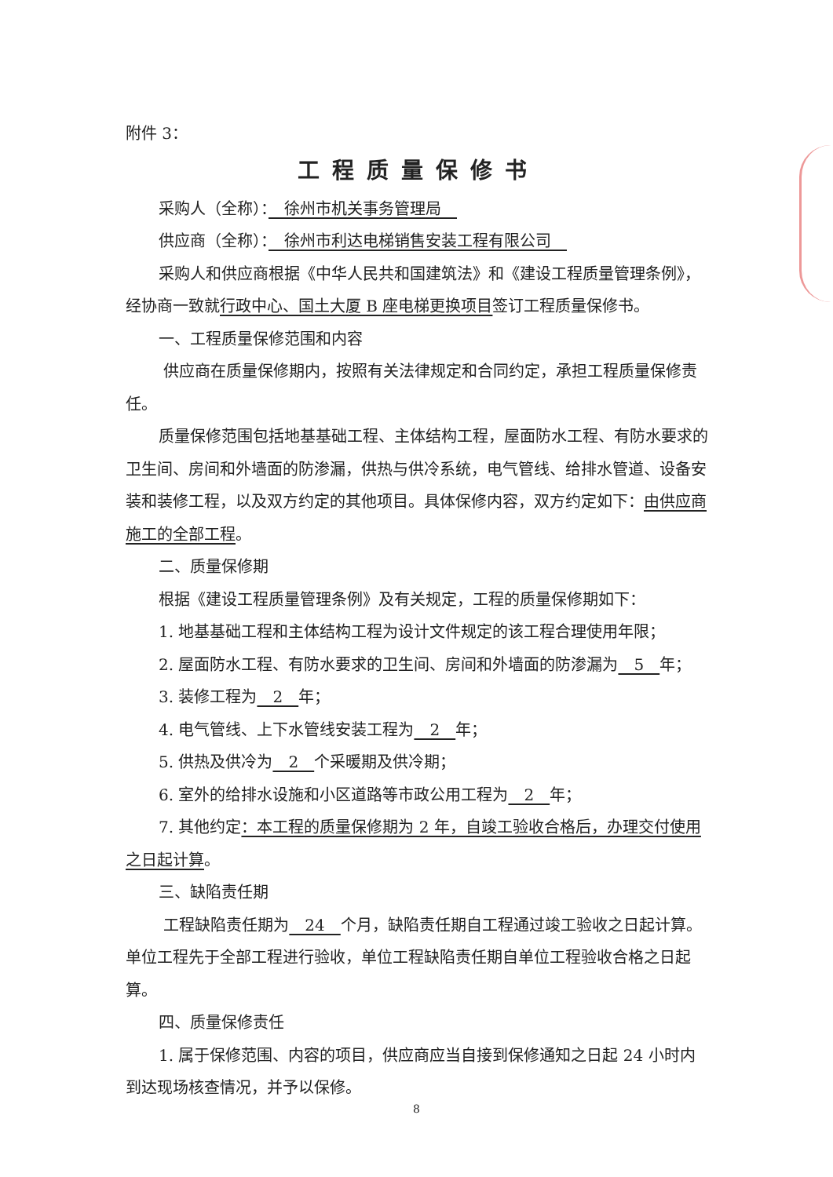附件 3：
工程质量保修书
采购人（全称）：　徐州市机关事务管理局　
供应商（全称）：　徐州市利达电梯销售安装工程有限公司　
采购人和供应商根据《中华人民共和国建筑法》和《建设工程质量管理条例》，经协商一致就行政中心、国土大厦 B 座电梯更换项目签订工程质量保修书。
一、工程质量保修范围和内容
供应商在质量保修期内，按照有关法律规定和合同约定，承担工程质量保修责任。
质量保修范围包括地基基础工程、主体结构工程，屋面防水工程、有防水要求的卫生间、房间和外墙面的防渗漏，供热与供冷系统，电气管线、给排水管道、设备安装和装修工程，以及双方约定的其他项目。具体保修内容，双方约定如下：由供应商施工的全部工程。
二、质量保修期
根据《建设工程质量管理条例》及有关规定，工程的质量保修期如下：
1. 地基基础工程和主体结构工程为设计文件规定的该工程合理使用年限；
2. 屋面防水工程、有防水要求的卫生间、房间和外墙面的防渗漏为　5　年；
3. 装修工程为　2　年；
4. 电气管线、上下水管线安装工程为　2　年；
5. 供热及供冷为　2　个采暖期及供冷期；
6. 室外的给排水设施和小区道路等市政公用工程为　2　年；
7. 其他约定：本工程的质量保修期为 2 年，自竣工验收合格后，办理交付使用之日起计算。
三、缺陷责任期
工程缺陷责任期为　24　个月，缺陷责任期自工程通过竣工验收之日起计算。单位工程先于全部工程进行验收，单位工程缺陷责任期自单位工程验收合格之日起算。
四、质量保修责任
1. 属于保修范围、内容的项目，供应商应当自接到保修通知之日起 24 小时内到达现场核查情况，并予以保修。
8